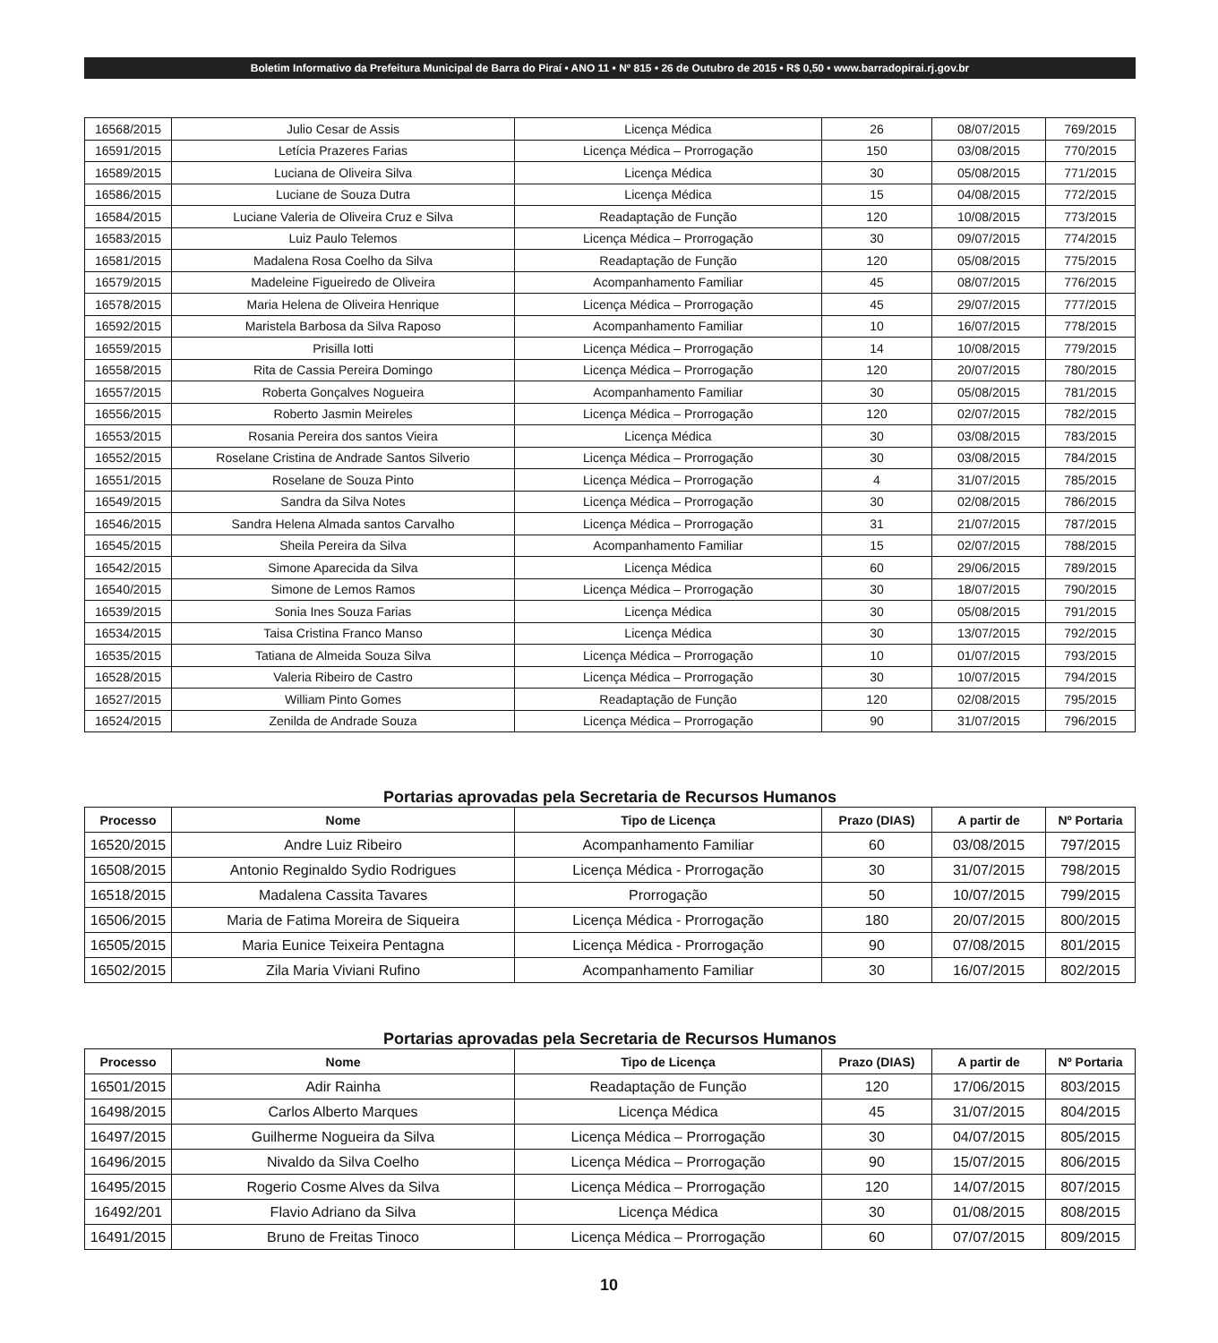Boletim Informativo da Prefeitura Municipal de Barra do Piraí • ANO 11 • Nº 815 • 26 de Outubro de 2015 • R$ 0,50 • www.barradopirai.rj.gov.br
| 16568/2015 | Julio Cesar de Assis | Licença Médica | 26 | 08/07/2015 | 769/2015 |
| 16591/2015 | Letícia Prazeres Farias | Licença Médica – Prorrogação | 150 | 03/08/2015 | 770/2015 |
| 16589/2015 | Luciana de Oliveira Silva | Licença Médica | 30 | 05/08/2015 | 771/2015 |
| 16586/2015 | Luciane de Souza Dutra | Licença Médica | 15 | 04/08/2015 | 772/2015 |
| 16584/2015 | Luciane Valeria de Oliveira Cruz e Silva | Readaptação de Função | 120 | 10/08/2015 | 773/2015 |
| 16583/2015 | Luiz Paulo Telemos | Licença Médica – Prorrogação | 30 | 09/07/2015 | 774/2015 |
| 16581/2015 | Madalena Rosa Coelho da Silva | Readaptação de Função | 120 | 05/08/2015 | 775/2015 |
| 16579/2015 | Madeleine Figueiredo de Oliveira | Acompanhamento Familiar | 45 | 08/07/2015 | 776/2015 |
| 16578/2015 | Maria Helena de Oliveira Henrique | Licença Médica – Prorrogação | 45 | 29/07/2015 | 777/2015 |
| 16592/2015 | Maristela Barbosa da Silva Raposo | Acompanhamento Familiar | 10 | 16/07/2015 | 778/2015 |
| 16559/2015 | Prisilla Iotti | Licença Médica – Prorrogação | 14 | 10/08/2015 | 779/2015 |
| 16558/2015 | Rita de Cassia Pereira Domingo | Licença Médica – Prorrogação | 120 | 20/07/2015 | 780/2015 |
| 16557/2015 | Roberta Gonçalves Nogueira | Acompanhamento Familiar | 30 | 05/08/2015 | 781/2015 |
| 16556/2015 | Roberto Jasmin Meireles | Licença Médica – Prorrogação | 120 | 02/07/2015 | 782/2015 |
| 16553/2015 | Rosania Pereira dos santos Vieira | Licença Médica | 30 | 03/08/2015 | 783/2015 |
| 16552/2015 | Roselane Cristina de Andrade Santos Silverio | Licença Médica – Prorrogação | 30 | 03/08/2015 | 784/2015 |
| 16551/2015 | Roselane de Souza Pinto | Licença Médica – Prorrogação | 4 | 31/07/2015 | 785/2015 |
| 16549/2015 | Sandra da Silva Notes | Licença Médica – Prorrogação | 30 | 02/08/2015 | 786/2015 |
| 16546/2015 | Sandra Helena Almada santos Carvalho | Licença Médica – Prorrogação | 31 | 21/07/2015 | 787/2015 |
| 16545/2015 | Sheila Pereira da Silva | Acompanhamento Familiar | 15 | 02/07/2015 | 788/2015 |
| 16542/2015 | Simone Aparecida da Silva | Licença Médica | 60 | 29/06/2015 | 789/2015 |
| 16540/2015 | Simone de Lemos Ramos | Licença Médica – Prorrogação | 30 | 18/07/2015 | 790/2015 |
| 16539/2015 | Sonia Ines Souza Farias | Licença Médica | 30 | 05/08/2015 | 791/2015 |
| 16534/2015 | Taisa Cristina Franco Manso | Licença Médica | 30 | 13/07/2015 | 792/2015 |
| 16535/2015 | Tatiana de Almeida Souza Silva | Licença Médica – Prorrogação | 10 | 01/07/2015 | 793/2015 |
| 16528/2015 | Valeria Ribeiro de Castro | Licença Médica – Prorrogação | 30 | 10/07/2015 | 794/2015 |
| 16527/2015 | William Pinto Gomes | Readaptação de Função | 120 | 02/08/2015 | 795/2015 |
| 16524/2015 | Zenilda de Andrade Souza | Licença Médica – Prorrogação | 90 | 31/07/2015 | 796/2015 |
Portarias aprovadas pela Secretaria de Recursos Humanos
| Processo | Nome | Tipo de Licença | Prazo (DIAS) | A partir de | Nº Portaria |
| --- | --- | --- | --- | --- | --- |
| 16520/2015 | Andre Luiz Ribeiro | Acompanhamento Familiar | 60 | 03/08/2015 | 797/2015 |
| 16508/2015 | Antonio Reginaldo Sydio Rodrigues | Licença Médica - Prorrogação | 30 | 31/07/2015 | 798/2015 |
| 16518/2015 | Madalena Cassita Tavares | Prorrogação | 50 | 10/07/2015 | 799/2015 |
| 16506/2015 | Maria de Fatima Moreira de Siqueira | Licença Médica - Prorrogação | 180 | 20/07/2015 | 800/2015 |
| 16505/2015 | Maria Eunice Teixeira Pentagna | Licença Médica - Prorrogação | 90 | 07/08/2015 | 801/2015 |
| 16502/2015 | Zila Maria Viviani Rufino | Acompanhamento Familiar | 30 | 16/07/2015 | 802/2015 |
Portarias aprovadas pela Secretaria de Recursos Humanos
| Processo | Nome | Tipo de Licença | Prazo (DIAS) | A partir de | Nº Portaria |
| --- | --- | --- | --- | --- | --- |
| 16501/2015 | Adir Rainha | Readaptação de Função | 120 | 17/06/2015 | 803/2015 |
| 16498/2015 | Carlos Alberto Marques | Licença Médica | 45 | 31/07/2015 | 804/2015 |
| 16497/2015 | Guilherme Nogueira da Silva | Licença Médica – Prorrogação | 30 | 04/07/2015 | 805/2015 |
| 16496/2015 | Nivaldo da Silva Coelho | Licença Médica – Prorrogação | 90 | 15/07/2015 | 806/2015 |
| 16495/2015 | Rogerio Cosme Alves da Silva | Licença Médica – Prorrogação | 120 | 14/07/2015 | 807/2015 |
| 16492/201 | Flavio Adriano da Silva | Licença Médica | 30 | 01/08/2015 | 808/2015 |
| 16491/2015 | Bruno de Freitas Tinoco | Licença Médica – Prorrogação | 60 | 07/07/2015 | 809/2015 |
10